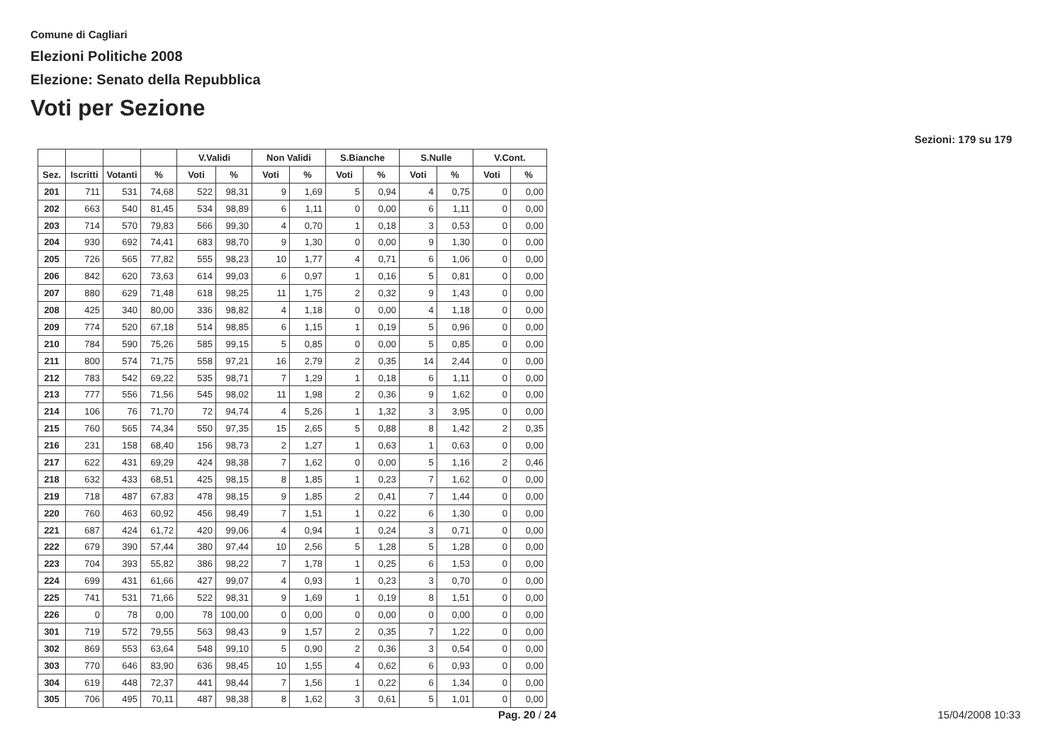Comune di Cagliari
Elezioni Politiche 2008
Elezione: Senato della Repubblica
Voti per Sezione
Sezioni: 179 su 179
| | | | | V.Validi | | Non Validi | | S.Bianche | | S.Nulle | | V.Cont. | |
| --- | --- | --- | --- | --- | --- | --- | --- | --- | --- | --- | --- | --- | --- |
| Sez. | Iscritti | Votanti | % | Voti | % | Voti | % | Voti | % | Voti | % | Voti | % |
| 201 | 711 | 531 | 74,68 | 522 | 98,31 | 9 | 1,69 | 5 | 0,94 | 4 | 0,75 | 0 | 0,00 |
| 202 | 663 | 540 | 81,45 | 534 | 98,89 | 6 | 1,11 | 0 | 0,00 | 6 | 1,11 | 0 | 0,00 |
| 203 | 714 | 570 | 79,83 | 566 | 99,30 | 4 | 0,70 | 1 | 0,18 | 3 | 0,53 | 0 | 0,00 |
| 204 | 930 | 692 | 74,41 | 683 | 98,70 | 9 | 1,30 | 0 | 0,00 | 9 | 1,30 | 0 | 0,00 |
| 205 | 726 | 565 | 77,82 | 555 | 98,23 | 10 | 1,77 | 4 | 0,71 | 6 | 1,06 | 0 | 0,00 |
| 206 | 842 | 620 | 73,63 | 614 | 99,03 | 6 | 0,97 | 1 | 0,16 | 5 | 0,81 | 0 | 0,00 |
| 207 | 880 | 629 | 71,48 | 618 | 98,25 | 11 | 1,75 | 2 | 0,32 | 9 | 1,43 | 0 | 0,00 |
| 208 | 425 | 340 | 80,00 | 336 | 98,82 | 4 | 1,18 | 0 | 0,00 | 4 | 1,18 | 0 | 0,00 |
| 209 | 774 | 520 | 67,18 | 514 | 98,85 | 6 | 1,15 | 1 | 0,19 | 5 | 0,96 | 0 | 0,00 |
| 210 | 784 | 590 | 75,26 | 585 | 99,15 | 5 | 0,85 | 0 | 0,00 | 5 | 0,85 | 0 | 0,00 |
| 211 | 800 | 574 | 71,75 | 558 | 97,21 | 16 | 2,79 | 2 | 0,35 | 14 | 2,44 | 0 | 0,00 |
| 212 | 783 | 542 | 69,22 | 535 | 98,71 | 7 | 1,29 | 1 | 0,18 | 6 | 1,11 | 0 | 0,00 |
| 213 | 777 | 556 | 71,56 | 545 | 98,02 | 11 | 1,98 | 2 | 0,36 | 9 | 1,62 | 0 | 0,00 |
| 214 | 106 | 76 | 71,70 | 72 | 94,74 | 4 | 5,26 | 1 | 1,32 | 3 | 3,95 | 0 | 0,00 |
| 215 | 760 | 565 | 74,34 | 550 | 97,35 | 15 | 2,65 | 5 | 0,88 | 8 | 1,42 | 2 | 0,35 |
| 216 | 231 | 158 | 68,40 | 156 | 98,73 | 2 | 1,27 | 1 | 0,63 | 1 | 0,63 | 0 | 0,00 |
| 217 | 622 | 431 | 69,29 | 424 | 98,38 | 7 | 1,62 | 0 | 0,00 | 5 | 1,16 | 2 | 0,46 |
| 218 | 632 | 433 | 68,51 | 425 | 98,15 | 8 | 1,85 | 1 | 0,23 | 7 | 1,62 | 0 | 0,00 |
| 219 | 718 | 487 | 67,83 | 478 | 98,15 | 9 | 1,85 | 2 | 0,41 | 7 | 1,44 | 0 | 0,00 |
| 220 | 760 | 463 | 60,92 | 456 | 98,49 | 7 | 1,51 | 1 | 0,22 | 6 | 1,30 | 0 | 0,00 |
| 221 | 687 | 424 | 61,72 | 420 | 99,06 | 4 | 0,94 | 1 | 0,24 | 3 | 0,71 | 0 | 0,00 |
| 222 | 679 | 390 | 57,44 | 380 | 97,44 | 10 | 2,56 | 5 | 1,28 | 5 | 1,28 | 0 | 0,00 |
| 223 | 704 | 393 | 55,82 | 386 | 98,22 | 7 | 1,78 | 1 | 0,25 | 6 | 1,53 | 0 | 0,00 |
| 224 | 699 | 431 | 61,66 | 427 | 99,07 | 4 | 0,93 | 1 | 0,23 | 3 | 0,70 | 0 | 0,00 |
| 225 | 741 | 531 | 71,66 | 522 | 98,31 | 9 | 1,69 | 1 | 0,19 | 8 | 1,51 | 0 | 0,00 |
| 226 | 0 | 78 | 0,00 | 78 | 100,00 | 0 | 0,00 | 0 | 0,00 | 0 | 0,00 | 0 | 0,00 |
| 301 | 719 | 572 | 79,55 | 563 | 98,43 | 9 | 1,57 | 2 | 0,35 | 7 | 1,22 | 0 | 0,00 |
| 302 | 869 | 553 | 63,64 | 548 | 99,10 | 5 | 0,90 | 2 | 0,36 | 3 | 0,54 | 0 | 0,00 |
| 303 | 770 | 646 | 83,90 | 636 | 98,45 | 10 | 1,55 | 4 | 0,62 | 6 | 0,93 | 0 | 0,00 |
| 304 | 619 | 448 | 72,37 | 441 | 98,44 | 7 | 1,56 | 1 | 0,22 | 6 | 1,34 | 0 | 0,00 |
| 305 | 706 | 495 | 70,11 | 487 | 98,38 | 8 | 1,62 | 3 | 0,61 | 5 | 1,01 | 0 | 0,00 |
Pag. 20 / 24 15/04/2008 10:33